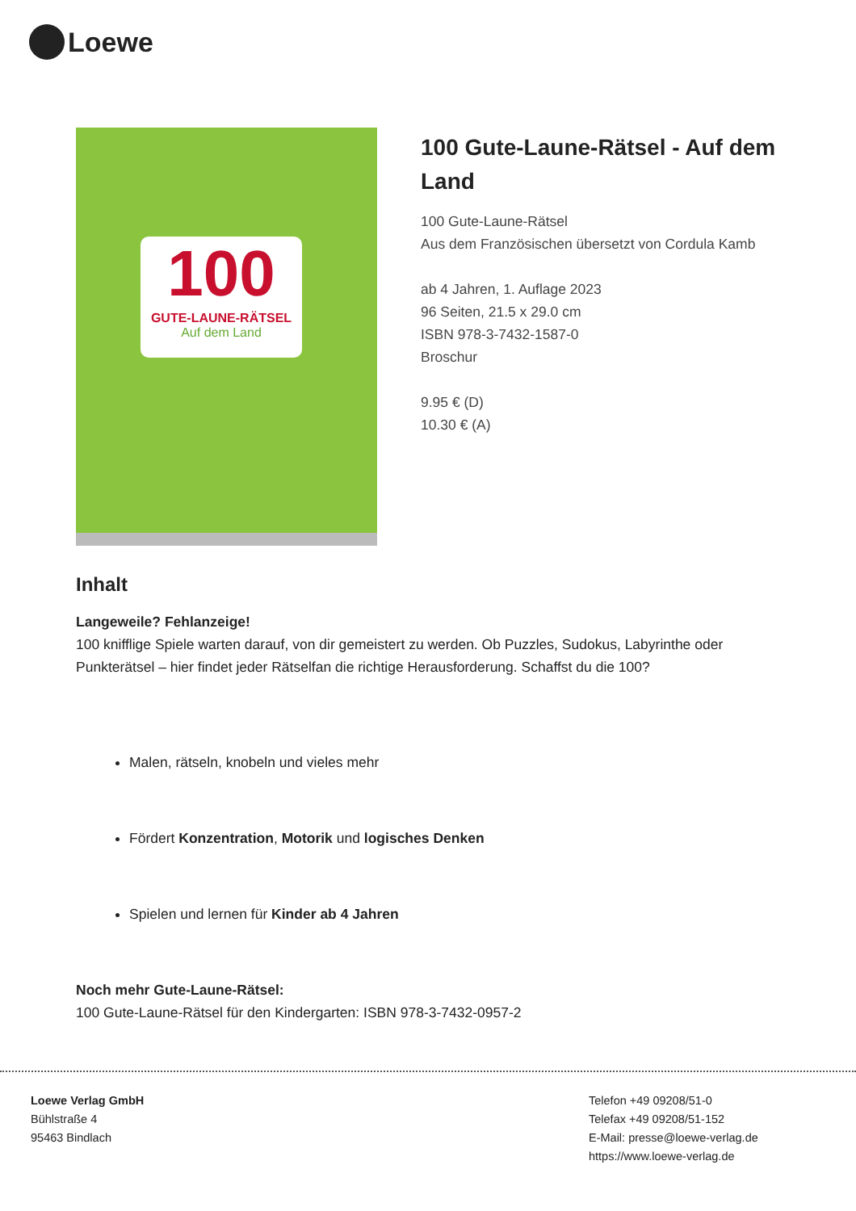Loewe
100
GUTE-LAUNE-RÄTSEL
Auf dem Land
100 Gute-Laune-Rätsel - Auf dem Land
100 Gute-Laune-Rätsel
Aus dem Französischen übersetzt von Cordula Kamb
ab 4 Jahren, 1. Auflage 2023
96 Seiten, 21.5 x 29.0 cm
ISBN 978-3-7432-1587-0
Broschur
9.95 € (D)
10.30 € (A)
Inhalt
Langeweile? Fehlanzeige!
100 knifflige Spiele warten darauf, von dir gemeistert zu werden. Ob Puzzles, Sudokus, Labyrinthe oder Punkterätsel – hier findet jeder Rätselfan die richtige Herausforderung. Schaffst du die 100?
Malen, rätseln, knobeln und vieles mehr
Fördert Konzentration, Motorik und logisches Denken
Spielen und lernen für Kinder ab 4 Jahren
Noch mehr Gute-Laune-Rätsel:
100 Gute-Laune-Rätsel für den Kindergarten: ISBN 978-3-7432-0957-2
Loewe Verlag GmbH
Bühlstraße 4
95463 Bindlach
Telefon +49 09208/51-0
Telefax +49 09208/51-152
E-Mail: presse@loewe-verlag.de
https://www.loewe-verlag.de